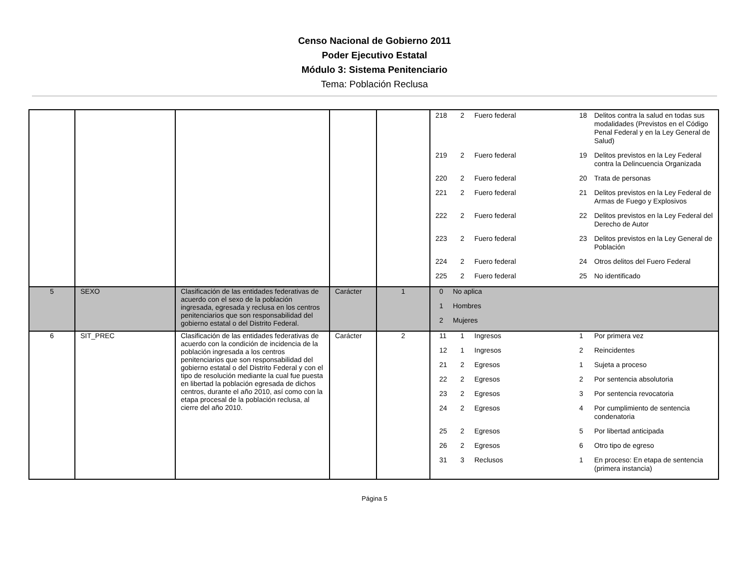Censo Nacional de Gobierno 2011
Poder Ejecutivo Estatal
Módulo 3: Sistema Penitenciario
Tema: Población Reclusa
| | | | | | / 218 / 2 / Fuero federal / 18 / Delitos contra la salud en todas sus modalidades (Previstos en el Código Penal Federal y en la Ley General de Salud) / / 219 / 2 / Fuero federal / 19 / Delitos previstos en la Ley Federal contra la Delincuencia Organizada / / 220 / 2 / Fuero federal / 20 / Trata de personas / / 221 / 2 / Fuero federal / 21 / Delitos previstos en la Ley Federal de Armas de Fuego y Explosivos / / 222 / 2 / Fuero federal / 22 / Delitos previstos en la Ley Federal del Derecho de Autor / / 223 / 2 / Fuero federal / 23 / Delitos previstos en la Ley General de Población / / 224 / 2 / Fuero federal / 24 / Otros delitos del Fuero Federal / / 225 / 2 / Fuero federal / 25 / No identificado / |
| 5 | SEXO | Clasificación de las entidades federativas de acuerdo con el sexo de la población ingresada, egresada y reclusa en los centros penitenciarios que son responsabilidad del gobierno estatal o del Distrito Federal. | Carácter | 1 | / 0 / No aplica / / 1 / Hombres / / 2 / Mujeres / |
| 6 | SIT_PREC | Clasificación de las entidades federativas de acuerdo con la condición de incidencia de la población ingresada a los centros penitenciarios que son responsabilidad del gobierno estatal o del Distrito Federal y con el tipo de resolución mediante la cual fue puesta en libertad la población egresada de dichos centros, durante el año 2010, así como con la etapa procesal de la población reclusa, al cierre del año 2010. | Carácter | 2 | / 11 / 1 / Ingresos / 1 / Por primera vez / / 12 / 1 / Ingresos / 2 / Reincidentes / / 21 / 2 / Egresos / 1 / Sujeta a proceso / / 22 / 2 / Egresos / 2 / Por sentencia absolutoria / / 23 / 2 / Egresos / 3 / Por sentencia revocatoria / / 24 / 2 / Egresos / 4 / Por cumplimiento de sentencia condenatoria / / 25 / 2 / Egresos / 5 / Por libertad anticipada / / 26 / 2 / Egresos / 6 / Otro tipo de egreso / / 31 / 3 / Reclusos / 1 / En proceso: En etapa de sentencia (primera instancia) / |
Página 5